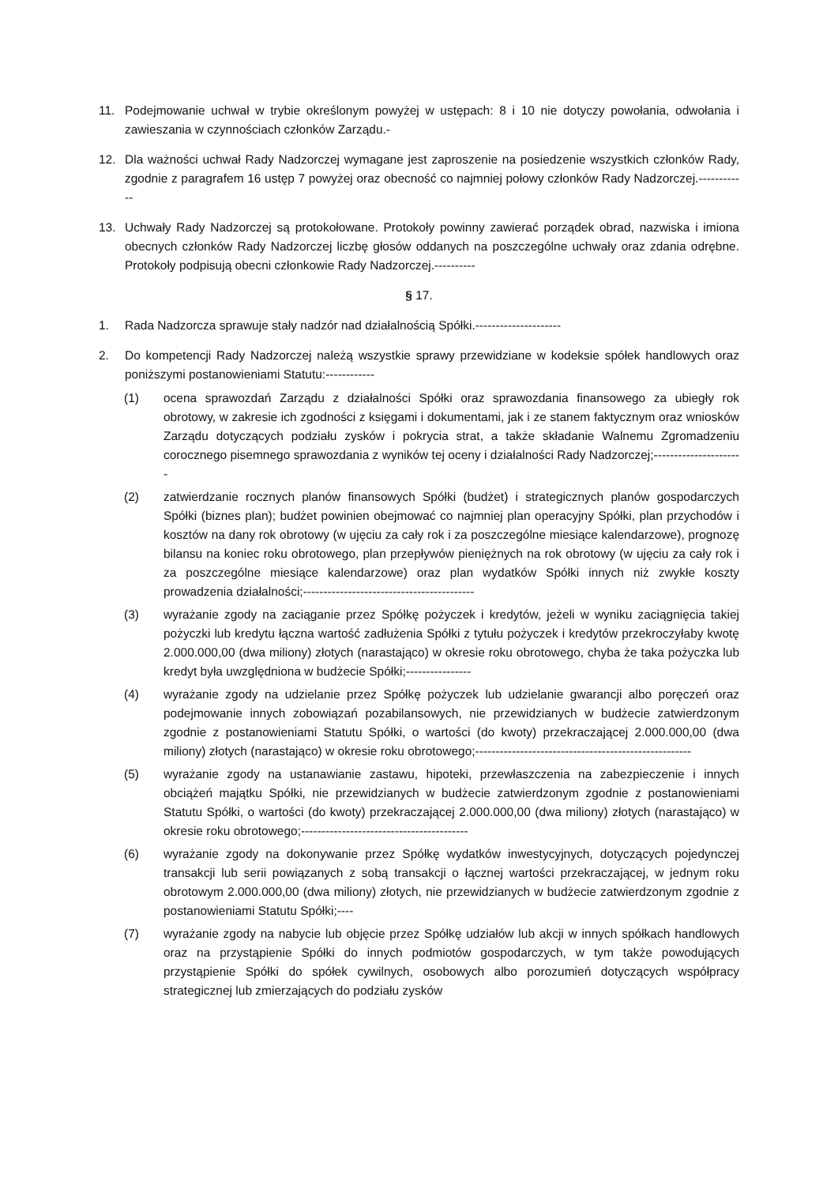11. Podejmowanie uchwał w trybie określonym powyżej w ustępach: 8 i 10 nie dotyczy powołania, odwołania i zawieszania w czynnościach członków Zarządu.-
12. Dla ważności uchwał Rady Nadzorczej wymagane jest zaproszenie na posiedzenie wszystkich członków Rady, zgodnie z paragrafem 16 ustęp 7 powyżej oraz obecność co najmniej połowy członków Rady Nadzorczej.------------
13. Uchwały Rady Nadzorczej są protokołowane. Protokoły powinny zawierać porządek obrad, nazwiska i imiona obecnych członków Rady Nadzorczej liczbę głosów oddanych na poszczególne uchwały oraz zdania odrębne. Protokoły podpisują obecni członkowie Rady Nadzorczej.----------
§ 17.
1. Rada Nadzorcza sprawuje stały nadzór nad działalnością Spółki.---------------------
2. Do kompetencji Rady Nadzorczej należą wszystkie sprawy przewidziane w kodeksie spółek handlowych oraz poniższymi postanowieniami Statutu:------------
(1) ocena sprawozdań Zarządu z działalności Spółki oraz sprawozdania finansowego za ubiegły rok obrotowy, w zakresie ich zgodności z księgami i dokumentami, jak i ze stanem faktycznym oraz wniosków Zarządu dotyczących podziału zysków i pokrycia strat, a także składanie Walnemu Zgromadzeniu corocznego pisemnego sprawozdania z wyników tej oceny i działalności Rady Nadzorczej;----------------------
(2) zatwierdzanie rocznych planów finansowych Spółki (budżet) i strategicznych planów gospodarczych Spółki (biznes plan); budżet powinien obejmować co najmniej plan operacyjny Spółki, plan przychodów i kosztów na dany rok obrotowy (w ujęciu za cały rok i za poszczególne miesiące kalendarzowe), prognozę bilansu na koniec roku obrotowego, plan przepływów pieniężnych na rok obrotowy (w ujęciu za cały rok i za poszczególne miesiące kalendarzowe) oraz plan wydatków Spółki innych niż zwykłe koszty prowadzenia działalności;------------------------------------------
(3) wyrażanie zgody na zaciąganie przez Spółkę pożyczek i kredytów, jeżeli w wyniku zaciągnięcia takiej pożyczki lub kredytu łączna wartość zadłużenia Spółki z tytułu pożyczek i kredytów przekroczyłaby kwotę 2.000.000,00 (dwa miliony) złotych (narastająco) w okresie roku obrotowego, chyba że taka pożyczka lub kredyt była uwzględniona w budżecie Spółki;----------------
(4) wyrażanie zgody na udzielanie przez Spółkę pożyczek lub udzielanie gwarancji albo poręczeń oraz podejmowanie innych zobowiązań pozabilansowych, nie przewidzianych w budżecie zatwierdzonym zgodnie z postanowieniami Statutu Spółki, o wartości (do kwoty) przekraczającej 2.000.000,00 (dwa miliony) złotych (narastająco) w okresie roku obrotowego;-----------------------------------------------------
(5) wyrażanie zgody na ustanawianie zastawu, hipoteki, przewłaszczenia na zabezpieczenie i innych obciążeń majątku Spółki, nie przewidzianych w budżecie zatwierdzonym zgodnie z postanowieniami Statutu Spółki, o wartości (do kwoty) przekraczającej 2.000.000,00 (dwa miliony) złotych (narastająco) w okresie roku obrotowego;-----------------------------------------
(6) wyrażanie zgody na dokonywanie przez Spółkę wydatków inwestycyjnych, dotyczących pojedynczej transakcji lub serii powiązanych z sobą transakcji o łącznej wartości przekraczającej, w jednym roku obrotowym 2.000.000,00 (dwa miliony) złotych, nie przewidzianych w budżecie zatwierdzonym zgodnie z postanowieniami Statutu Spółki;----
(7) wyrażanie zgody na nabycie lub objęcie przez Spółkę udziałów lub akcji w innych spółkach handlowych oraz na przystąpienie Spółki do innych podmiotów gospodarczych, w tym także powodujących przystąpienie Spółki do spółek cywilnych, osobowych albo porozumień dotyczących współpracy strategicznej lub zmierzających do podziału zysków